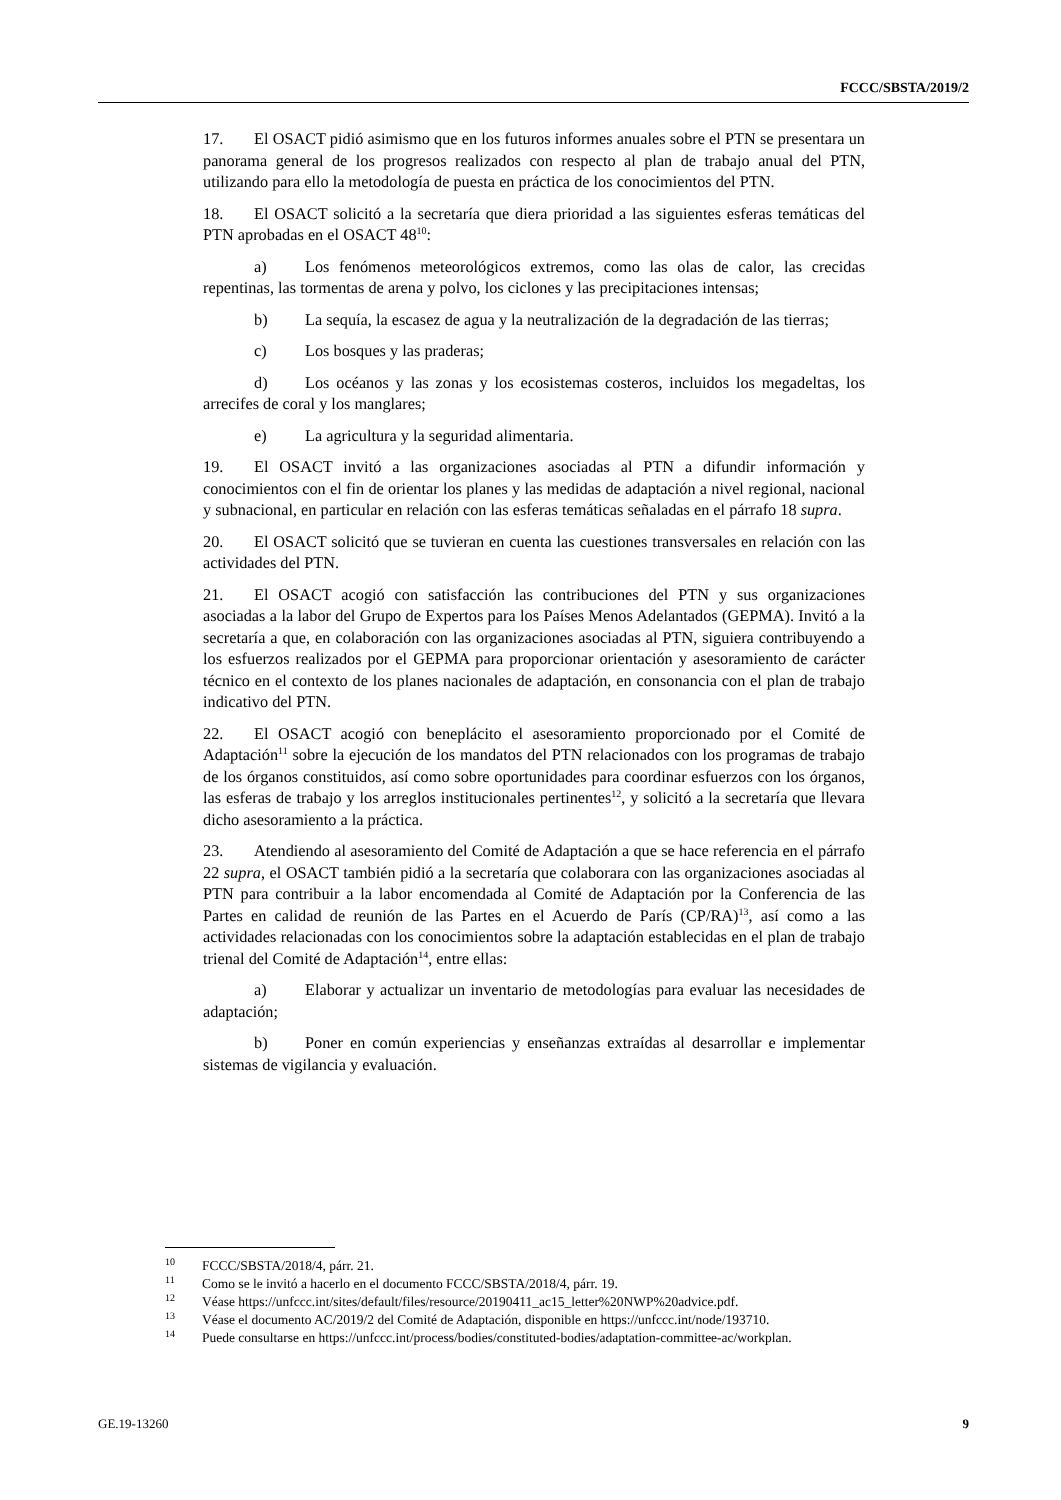FCCC/SBSTA/2019/2
17. El OSACT pidió asimismo que en los futuros informes anuales sobre el PTN se presentara un panorama general de los progresos realizados con respecto al plan de trabajo anual del PTN, utilizando para ello la metodología de puesta en práctica de los conocimientos del PTN.
18. El OSACT solicitó a la secretaría que diera prioridad a las siguientes esferas temáticas del PTN aprobadas en el OSACT 48<sup>10</sup>:
a) Los fenómenos meteorológicos extremos, como las olas de calor, las crecidas repentinas, las tormentas de arena y polvo, los ciclones y las precipitaciones intensas;
b) La sequía, la escasez de agua y la neutralización de la degradación de las tierras;
c) Los bosques y las praderas;
d) Los océanos y las zonas y los ecosistemas costeros, incluidos los megadeltas, los arrecifes de coral y los manglares;
e) La agricultura y la seguridad alimentaria.
19. El OSACT invitó a las organizaciones asociadas al PTN a difundir información y conocimientos con el fin de orientar los planes y las medidas de adaptación a nivel regional, nacional y subnacional, en particular en relación con las esferas temáticas señaladas en el párrafo 18 supra.
20. El OSACT solicitó que se tuvieran en cuenta las cuestiones transversales en relación con las actividades del PTN.
21. El OSACT acogió con satisfacción las contribuciones del PTN y sus organizaciones asociadas a la labor del Grupo de Expertos para los Países Menos Adelantados (GEPMA). Invitó a la secretaría a que, en colaboración con las organizaciones asociadas al PTN, siguiera contribuyendo a los esfuerzos realizados por el GEPMA para proporcionar orientación y asesoramiento de carácter técnico en el contexto de los planes nacionales de adaptación, en consonancia con el plan de trabajo indicativo del PTN.
22. El OSACT acogió con beneplácito el asesoramiento proporcionado por el Comité de Adaptación<sup>11</sup> sobre la ejecución de los mandatos del PTN relacionados con los programas de trabajo de los órganos constituidos, así como sobre oportunidades para coordinar esfuerzos con los órganos, las esferas de trabajo y los arreglos institucionales pertinentes<sup>12</sup>, y solicitó a la secretaría que llevara dicho asesoramiento a la práctica.
23. Atendiendo al asesoramiento del Comité de Adaptación a que se hace referencia en el párrafo 22 supra, el OSACT también pidió a la secretaría que colaborara con las organizaciones asociadas al PTN para contribuir a la labor encomendada al Comité de Adaptación por la Conferencia de las Partes en calidad de reunión de las Partes en el Acuerdo de París (CP/RA)<sup>13</sup>, así como a las actividades relacionadas con los conocimientos sobre la adaptación establecidas en el plan de trabajo trienal del Comité de Adaptación<sup>14</sup>, entre ellas:
a) Elaborar y actualizar un inventario de metodologías para evaluar las necesidades de adaptación;
b) Poner en común experiencias y enseñanzas extraídas al desarrollar e implementar sistemas de vigilancia y evaluación.
<sup>10</sup> FCCC/SBSTA/2018/4, párr. 21.
<sup>11</sup> Como se le invitó a hacerlo en el documento FCCC/SBSTA/2018/4, párr. 19.
<sup>12</sup> Véase https://unfccc.int/sites/default/files/resource/20190411_ac15_letter%20NWP%20advice.pdf.
<sup>13</sup> Véase el documento AC/2019/2 del Comité de Adaptación, disponible en https://unfccc.int/node/193710.
<sup>14</sup> Puede consultarse en https://unfccc.int/process/bodies/constituted-bodies/adaptation-committee-ac/workplan.
GE.19-13260 9